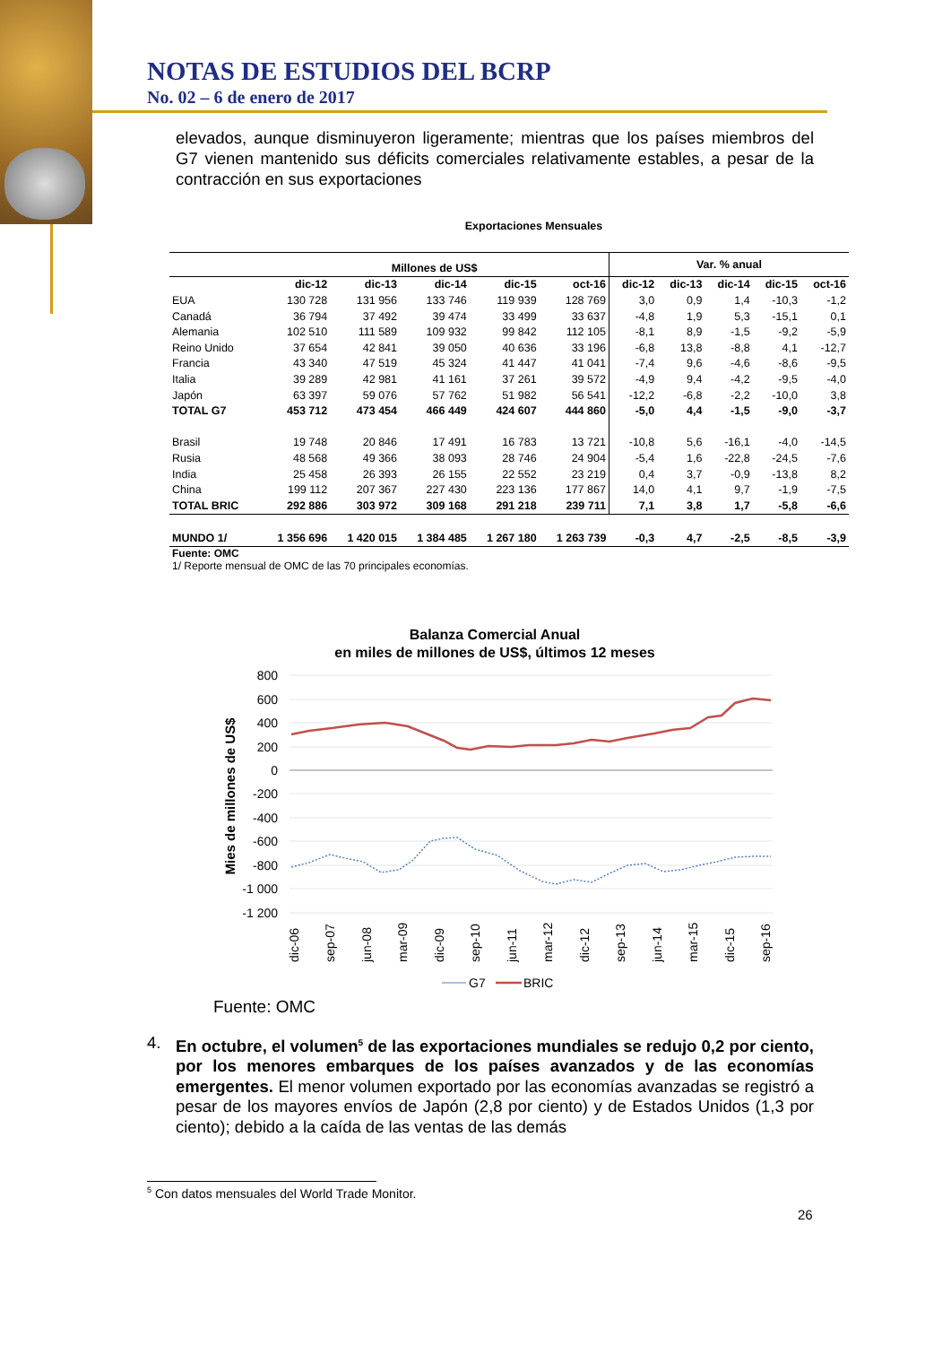NOTAS DE ESTUDIOS DEL BCRP
No. 02 – 6 de enero de 2017
elevados, aunque disminuyeron ligeramente; mientras que los países miembros del G7 vienen mantenido sus déficits comerciales relativamente estables, a pesar de la contracción en sus exportaciones
Exportaciones Mensuales
| | Millones de US$ | | | | | Var. % anual | | | | |
| --- | --- | --- | --- | --- | --- | --- | --- | --- | --- | --- |
| | dic-12 | dic-13 | dic-14 | dic-15 | oct-16 | dic-12 | dic-13 | dic-14 | dic-15 | oct-16 |
| EUA | 130 728 | 131 956 | 133 746 | 119 939 | 128 769 | 3,0 | 0,9 | 1,4 | -10,3 | -1,2 |
| Canadá | 36 794 | 37 492 | 39 474 | 33 499 | 33 637 | -4,8 | 1,9 | 5,3 | -15,1 | 0,1 |
| Alemania | 102 510 | 111 589 | 109 932 | 99 842 | 112 105 | -8,1 | 8,9 | -1,5 | -9,2 | -5,9 |
| Reino Unido | 37 654 | 42 841 | 39 050 | 40 636 | 33 196 | -6,8 | 13,8 | -8,8 | 4,1 | -12,7 |
| Francia | 43 340 | 47 519 | 45 324 | 41 447 | 41 041 | -7,4 | 9,6 | -4,6 | -8,6 | -9,5 |
| Italia | 39 289 | 42 981 | 41 161 | 37 261 | 39 572 | -4,9 | 9,4 | -4,2 | -9,5 | -4,0 |
| Japón | 63 397 | 59 076 | 57 762 | 51 982 | 56 541 | -12,2 | -6,8 | -2,2 | -10,0 | 3,8 |
| TOTAL G7 | 453 712 | 473 454 | 466 449 | 424 607 | 444 860 | -5,0 | 4,4 | -1,5 | -9,0 | -3,7 |
| Brasil | 19 748 | 20 846 | 17 491 | 16 783 | 13 721 | -10,8 | 5,6 | -16,1 | -4,0 | -14,5 |
| Rusia | 48 568 | 49 366 | 38 093 | 28 746 | 24 904 | -5,4 | 1,6 | -22,8 | -24,5 | -7,6 |
| India | 25 458 | 26 393 | 26 155 | 22 552 | 23 219 | 0,4 | 3,7 | -0,9 | -13,8 | 8,2 |
| China | 199 112 | 207 367 | 227 430 | 223 136 | 177 867 | 14,0 | 4,1 | 9,7 | -1,9 | -7,5 |
| TOTAL BRIC | 292 886 | 303 972 | 309 168 | 291 218 | 239 711 | 7,1 | 3,8 | 1,7 | -5,8 | -6,6 |
| MUNDO 1/ | 1 356 696 | 1 420 015 | 1 384 485 | 1 267 180 | 1 263 739 | -0,3 | 4,7 | -2,5 | -8,5 | -3,9 |
Fuente: OMC
1/ Reporte mensual de OMC de las 70 principales economías.
Balanza Comercial Anual
en miles de millones de US$, últimos 12 meses
800
600
400
200
0
-200
-400
-600
-800
-1 000
-1 200
Mies de millones de US$
dic-06
sep-07
jun-08
mar-09
dic-09
sep-10
jun-11
mar-12
dic-12
sep-13
jun-14
mar-15
dic-15
sep-16
G7
BRIC
Fuente: OMC
4. En octubre, el volumen<sup>5</sup> de las exportaciones mundiales se redujo 0,2 por ciento, por los menores embarques de los países avanzados y de las economías emergentes. El menor volumen exportado por las economías avanzadas se registró a pesar de los mayores envíos de Japón (2,8 por ciento) y de Estados Unidos (1,3 por ciento); debido a la caída de las ventas de las demás
<sup>5</sup> Con datos mensuales del World Trade Monitor.
26